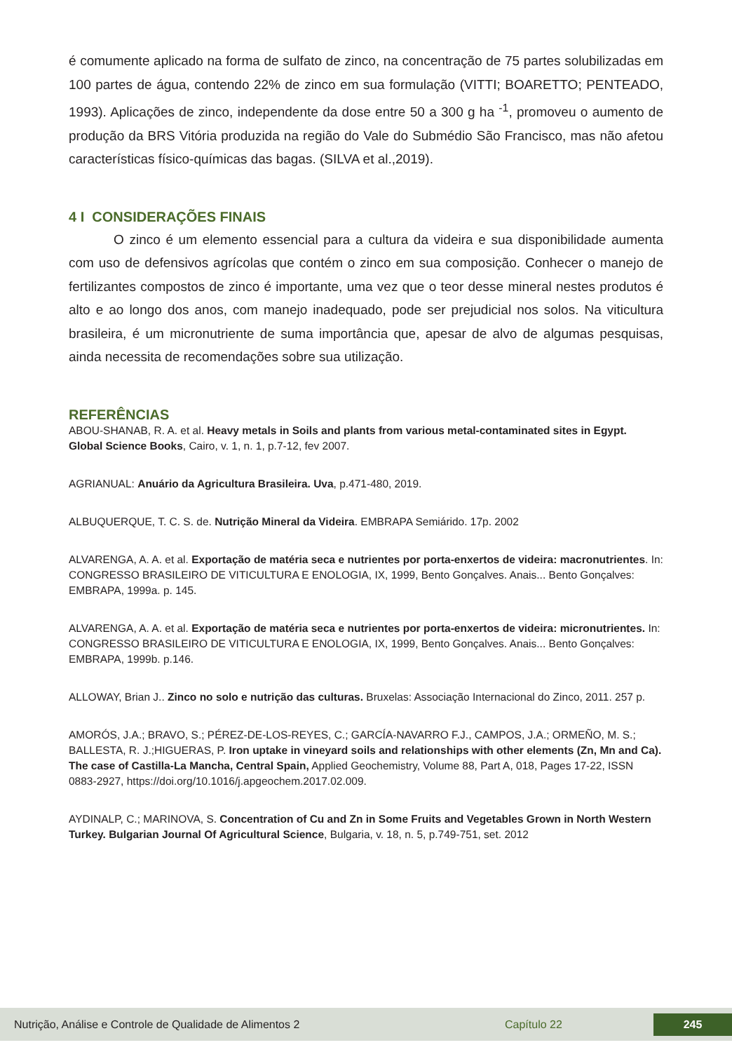é comumente aplicado na forma de sulfato de zinco, na concentração de 75 partes solubilizadas em 100 partes de água, contendo 22% de zinco em sua formulação (VITTI; BOARETTO; PENTEADO, 1993). Aplicações de zinco, independente da dose entre 50 a 300 g ha <sup>-1</sup>, promoveu o aumento de produção da BRS Vitória produzida na região do Vale do Submédio São Francisco, mas não afetou características físico-químicas das bagas. (SILVA et al.,2019).
4 I CONSIDERAÇÕES FINAIS
O zinco é um elemento essencial para a cultura da videira e sua disponibilidade aumenta com uso de defensivos agrícolas que contém o zinco em sua composição. Conhecer o manejo de fertilizantes compostos de zinco é importante, uma vez que o teor desse mineral nestes produtos é alto e ao longo dos anos, com manejo inadequado, pode ser prejudicial nos solos. Na viticultura brasileira, é um micronutriente de suma importância que, apesar de alvo de algumas pesquisas, ainda necessita de recomendações sobre sua utilização.
REFERÊNCIAS
ABOU-SHANAB, R. A. et al. Heavy metals in Soils and plants from various metal-contaminated sites in Egypt. Global Science Books, Cairo, v. 1, n. 1, p.7-12, fev 2007.
AGRIANUAL: Anuário da Agricultura Brasileira. Uva, p.471-480, 2019.
ALBUQUERQUE, T. C. S. de. Nutrição Mineral da Videira. EMBRAPA Semiárido. 17p. 2002
ALVARENGA, A. A. et al. Exportação de matéria seca e nutrientes por porta-enxertos de videira: macronutrientes. In: CONGRESSO BRASILEIRO DE VITICULTURA E ENOLOGIA, IX, 1999, Bento Gonçalves. Anais... Bento Gonçalves: EMBRAPA, 1999a. p. 145.
ALVARENGA, A. A. et al. Exportação de matéria seca e nutrientes por porta-enxertos de videira: micronutrientes. In: CONGRESSO BRASILEIRO DE VITICULTURA E ENOLOGIA, IX, 1999, Bento Gonçalves. Anais... Bento Gonçalves: EMBRAPA, 1999b. p.146.
ALLOWAY, Brian J.. Zinco no solo e nutrição das culturas. Bruxelas: Associação Internacional do Zinco, 2011. 257 p.
AMORÓS, J.A.; BRAVO, S.; PÉREZ-DE-LOS-REYES, C.; GARCÍA-NAVARRO F.J., CAMPOS, J.A.; ORMEÑO, M. S.; BALLESTA, R. J.;HIGUERAS, P. Iron uptake in vineyard soils and relationships with other elements (Zn, Mn and Ca). The case of Castilla-La Mancha, Central Spain, Applied Geochemistry, Volume 88, Part A, 018, Pages 17-22, ISSN 0883-2927, https://doi.org/10.1016/j.apgeochem.2017.02.009.
AYDINALP, C.; MARINOVA, S. Concentration of Cu and Zn in Some Fruits and Vegetables Grown in North Western Turkey. Bulgarian Journal Of Agricultural Science, Bulgaria, v. 18, n. 5, p.749-751, set. 2012
Nutrição, Análise e Controle de Qualidade de Alimentos 2 Capítulo 22 245